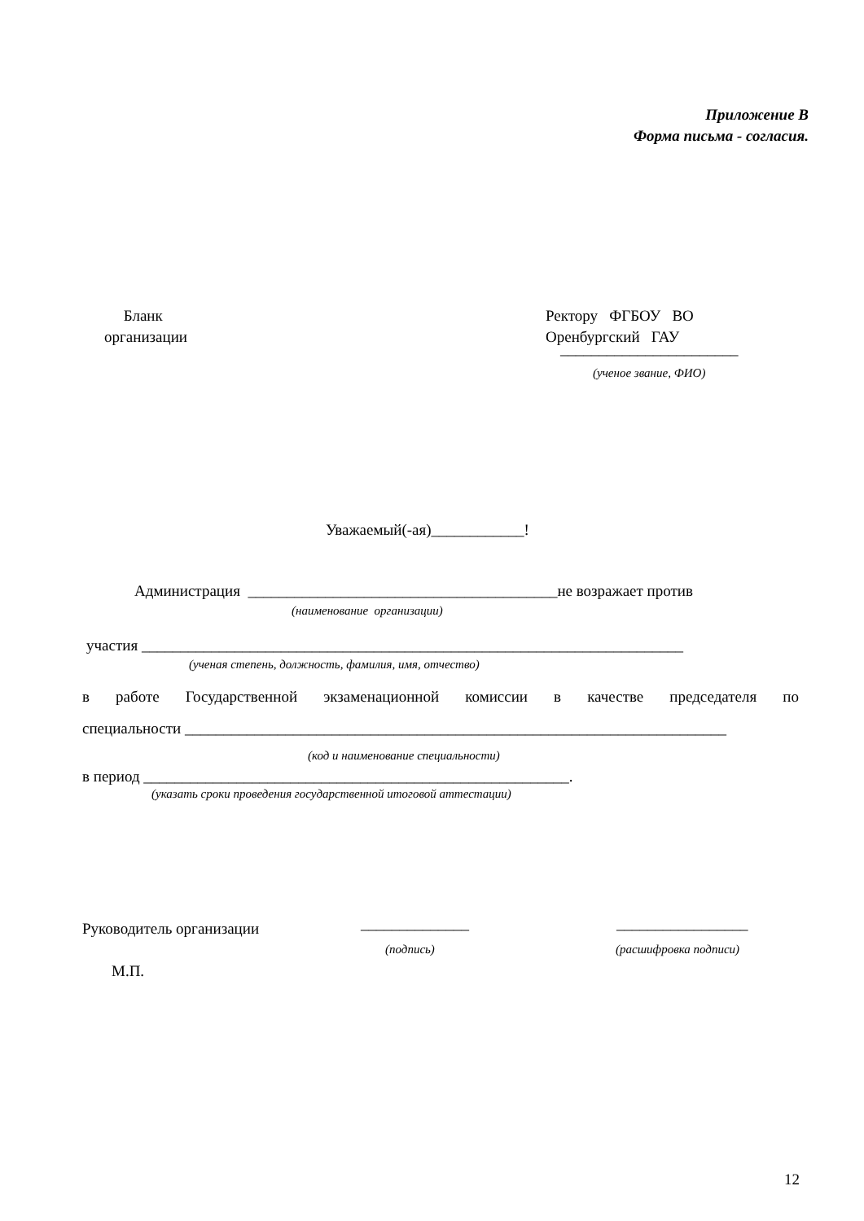Приложение В
Форма письма - согласия.
Бланк
организации
Ректору ФГБОУ ВО
Оренбургский ГАУ
_______________________
(ученое звание, ФИО)
Уважаемый(-ая)____________!
Администрация ________________________________________не возражает против
(наименование организации)
участия ______________________________________________________________________
(ученая степень, должность, фамилия, имя, отчество)
в работе Государственной экзаменационной комиссии в качестве председателя по
специальности ______________________________________________________________________
(код и наименование специальности)
в период _______________________________________________________.
(указать сроки проведения государственной итоговой аттестации)
Руководитель организации ______________ _________________
(подпись) (расшифровка подписи)
М.П.
12